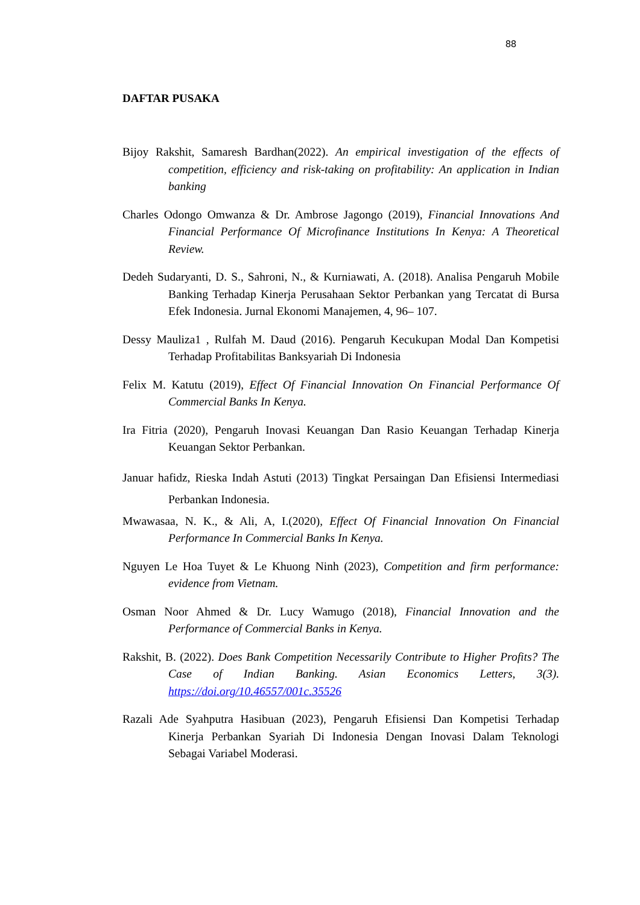88
DAFTAR PUSAKA
Bijoy Rakshit, Samaresh Bardhan(2022). An empirical investigation of the effects of competition, efficiency and risk-taking on profitability: An application in Indian banking
Charles Odongo Omwanza & Dr. Ambrose Jagongo (2019), Financial Innovations And Financial Performance Of Microfinance Institutions In Kenya: A Theoretical Review.
Dedeh Sudaryanti, D. S., Sahroni, N., & Kurniawati, A. (2018). Analisa Pengaruh Mobile Banking Terhadap Kinerja Perusahaan Sektor Perbankan yang Tercatat di Bursa Efek Indonesia. Jurnal Ekonomi Manajemen, 4, 96– 107.
Dessy Mauliza1 , Rulfah M. Daud (2016). Pengaruh Kecukupan Modal Dan Kompetisi Terhadap Profitabilitas Banksyariah Di Indonesia
Felix M. Katutu (2019), Effect Of Financial Innovation On Financial Performance Of Commercial Banks In Kenya.
Ira Fitria (2020), Pengaruh Inovasi Keuangan Dan Rasio Keuangan Terhadap Kinerja Keuangan Sektor Perbankan.
Januar hafidz, Rieska Indah Astuti (2013) Tingkat Persaingan Dan Efisiensi Intermediasi Perbankan Indonesia.
Mwawasaa, N. K., & Ali, A, I.(2020), Effect Of Financial Innovation On Financial Performance In Commercial Banks In Kenya.
Nguyen Le Hoa Tuyet & Le Khuong Ninh (2023), Competition and firm performance: evidence from Vietnam.
Osman Noor Ahmed & Dr. Lucy Wamugo (2018), Financial Innovation and the Performance of Commercial Banks in Kenya.
Rakshit, B. (2022). Does Bank Competition Necessarily Contribute to Higher Profits? The Case of Indian Banking. Asian Economics Letters, 3(3). https://doi.org/10.46557/001c.35526
Razali Ade Syahputra Hasibuan (2023), Pengaruh Efisiensi Dan Kompetisi Terhadap Kinerja Perbankan Syariah Di Indonesia Dengan Inovasi Dalam Teknologi Sebagai Variabel Moderasi.